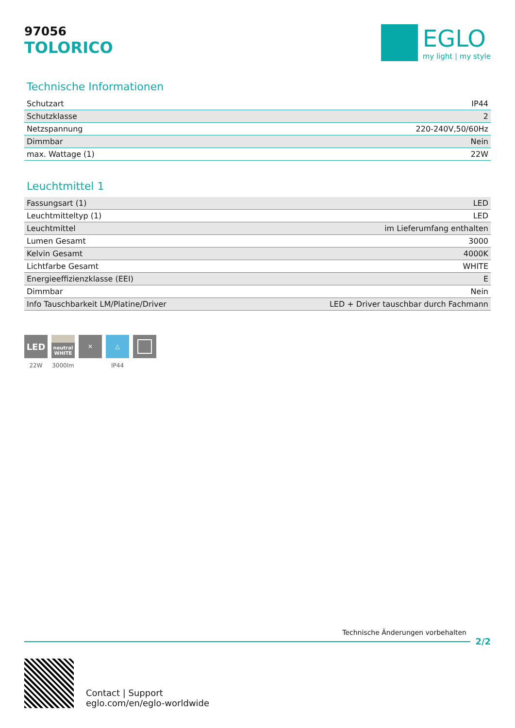97056
TOLORICO
EGLO
my light | my style
Technische Informationen
| Schutzart | IP44 |
| Schutzklasse | 2 |
| Netzspannung | 220-240V,50/60Hz |
| Dimmbar | Nein |
| max. Wattage (1) | 22W |
Leuchtmittel 1
| Fassungsart (1) | LED |
| Leuchtmitteltyp (1) | LED |
| Leuchtmittel | im Lieferumfang enthalten |
| Lumen Gesamt | 3000 |
| Kelvin Gesamt | 4000K |
| Lichtfarbe Gesamt | WHITE |
| Energieeffizienzklasse (EEI) | E |
| Dimmbar | Nein |
| Info Tauschbarkeit LM/Platine/Driver | LED + Driver tauschbar durch Fachmann |
LED
22W
neutral WHITE
3000lm
✕ △
IP44
Technische Änderungen vorbehalten
2/2
Contact | Support
eglo.com/en/eglo-worldwide